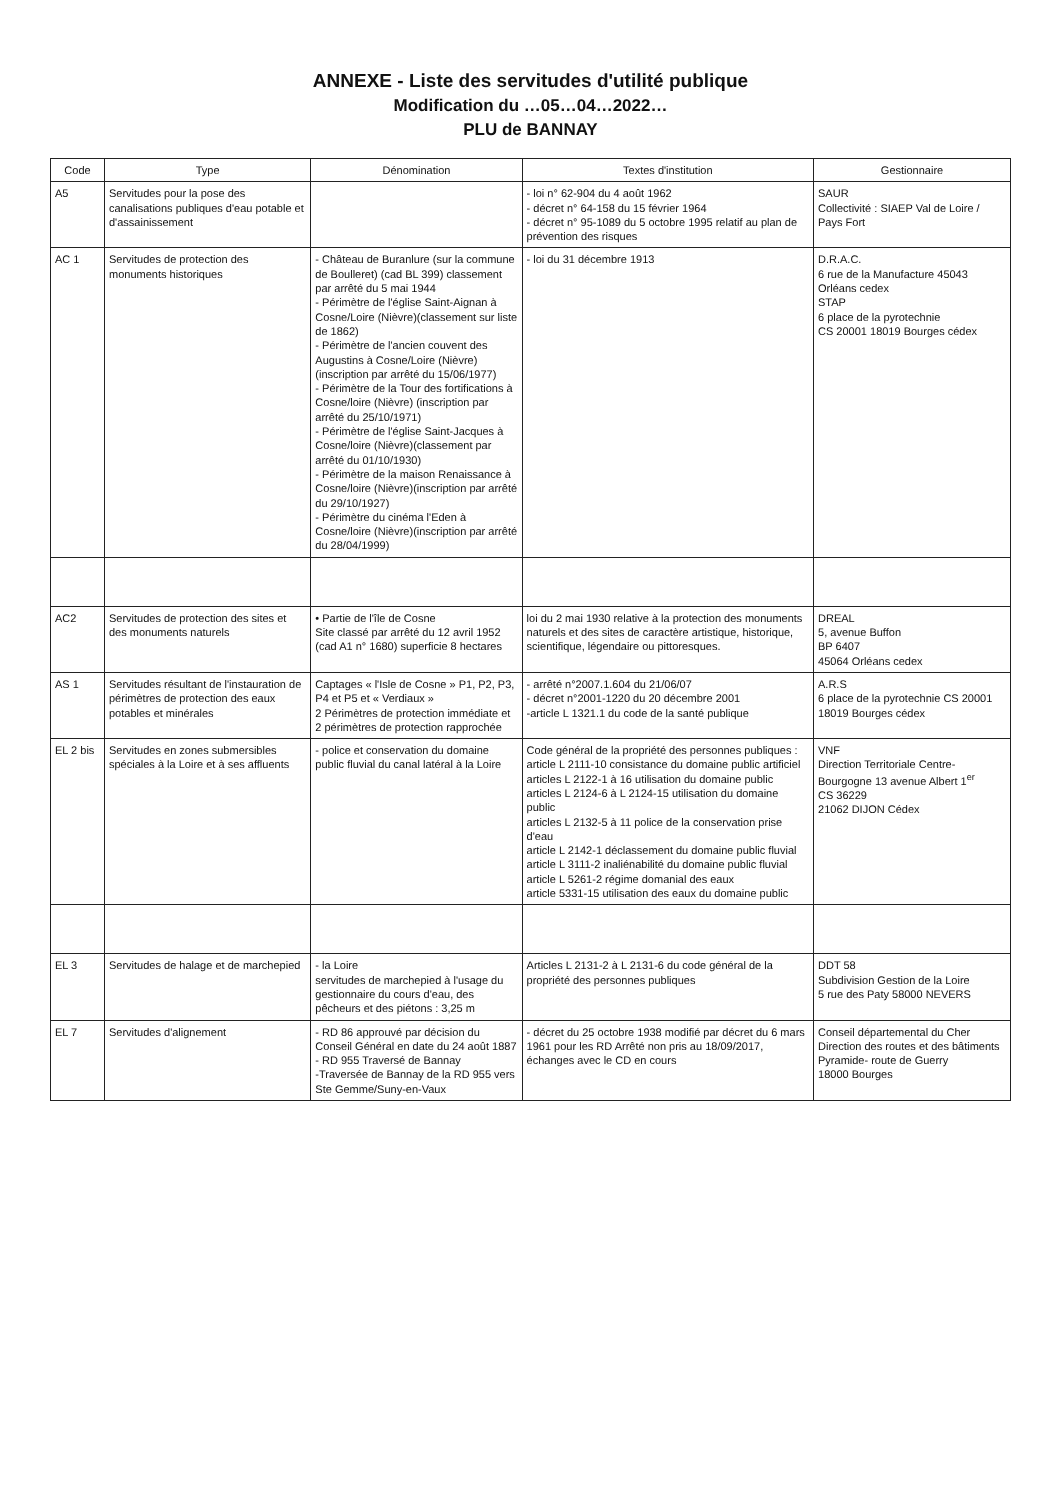ANNEXE - Liste des servitudes d'utilité publique
Modification du …05…04…2022…
PLU de BANNAY
| Code | Type | Dénomination | Textes d'institution | Gestionnaire |
| --- | --- | --- | --- | --- |
| A5 | Servitudes pour la pose des canalisations publiques d'eau potable et d'assainissement | | - loi n° 62-904 du 4 août 1962 - décret n° 64-158 du 15 février 1964 - décret n° 95-1089 du 5 octobre 1995 relatif au plan de prévention des risques | SAUR Collectivité : SIAEP Val de Loire / Pays Fort |
| AC 1 | Servitudes de protection des monuments historiques | - Château de Buranlure (sur la commune de Boulleret) (cad BL 399) classement par arrêté du 5 mai 1944 - Périmètre de l'église Saint-Aignan à Cosne/Loire (Nièvre)(classement sur liste de 1862) - Périmètre de l'ancien couvent des Augustins à Cosne/Loire (Nièvre)(inscription par arrêté du 15/06/1977) - Périmètre de la Tour des fortifications à Cosne/loire (Nièvre) (inscription par arrêté du 25/10/1971) - Périmètre de l'église Saint-Jacques à Cosne/loire (Nièvre)(classement par arrêté du 01/10/1930) - Périmètre de la maison Renaissance à Cosne/loire (Nièvre)(inscription par arrêté du 29/10/1927) - Périmètre du cinéma l'Eden à Cosne/loire (Nièvre)(inscription par arrêté du 28/04/1999) | - loi du 31 décembre 1913 | D.R.A.C. 6 rue de la Manufacture 45043 Orléans cedex STAP 6 place de la pyrotechnie CS 20001 18019 Bourges cédex |
| AC2 | Servitudes de protection des sites et des monuments naturels | • Partie de l'île de Cosne Site classé par arrêté du 12 avril 1952 (cad A1 n° 1680) superficie 8 hectares | loi du 2 mai 1930 relative à la protection des monuments naturels et des sites de caractère artistique, historique, scientifique, légendaire ou pittoresques. | DREAL 5, avenue Buffon BP 6407 45064 Orléans cedex |
| AS 1 | Servitudes résultant de l'instauration de périmètres de protection des eaux potables et minérales | Captages « l'Isle de Cosne » P1, P2, P3, P4 et P5 et « Verdiaux » 2 Périmètres de protection immédiate et 2 périmètres de protection rapprochée | - arrêté n°2007.1.604 du 21/06/07 - décret n°2001-1220 du 20 décembre 2001 -article L 1321.1 du code de la santé publique | A.R.S 6 place de la pyrotechnie CS 20001 18019 Bourges cédex |
| EL 2 bis | Servitudes en zones submersibles spéciales à la Loire et à ses affluents | - police et conservation du domaine public fluvial du canal latéral à la Loire | Code général de la propriété des personnes publiques : article L 2111-10 consistance du domaine public artificiel articles L 2122-1 à 16 utilisation du domaine public articles L 2124-6 à L 2124-15 utilisation du domaine public articles L 2132-5 à 11 police de la conservation prise d'eau article L 2142-1 déclassement du domaine public fluvial article L 3111-2 inaliénabilité du domaine public fluvial article L 5261-2 régime domanial des eaux article 5331-15 utilisation des eaux du domaine public | VNF Direction Territoriale Centre-Bourgogne 13 avenue Albert 1<sup>er</sup> CS 36229 21062 DIJON Cédex |
| EL 3 | Servitudes de halage et de marchepied | - la Loire servitudes de marchepied à l'usage du gestionnaire du cours d'eau, des pêcheurs et des piétons : 3,25 m | Articles L 2131-2 à L 2131-6 du code général de la propriété des personnes publiques | DDT 58 Subdivision Gestion de la Loire 5 rue des Paty 58000 NEVERS |
| EL 7 | Servitudes d'alignement | - RD 86 approuvé par décision du Conseil Général en date du 24 août 1887 - RD 955 Traversé de Bannay -Traversée de Bannay de la RD 955 vers Ste Gemme/Suny-en-Vaux | - décret du 25 octobre 1938 modifié par décret du 6 mars 1961 pour les RD Arrêté non pris au 18/09/2017, échanges avec le CD en cours | Conseil départemental du Cher Direction des routes et des bâtiments Pyramide- route de Guerry 18000 Bourges |